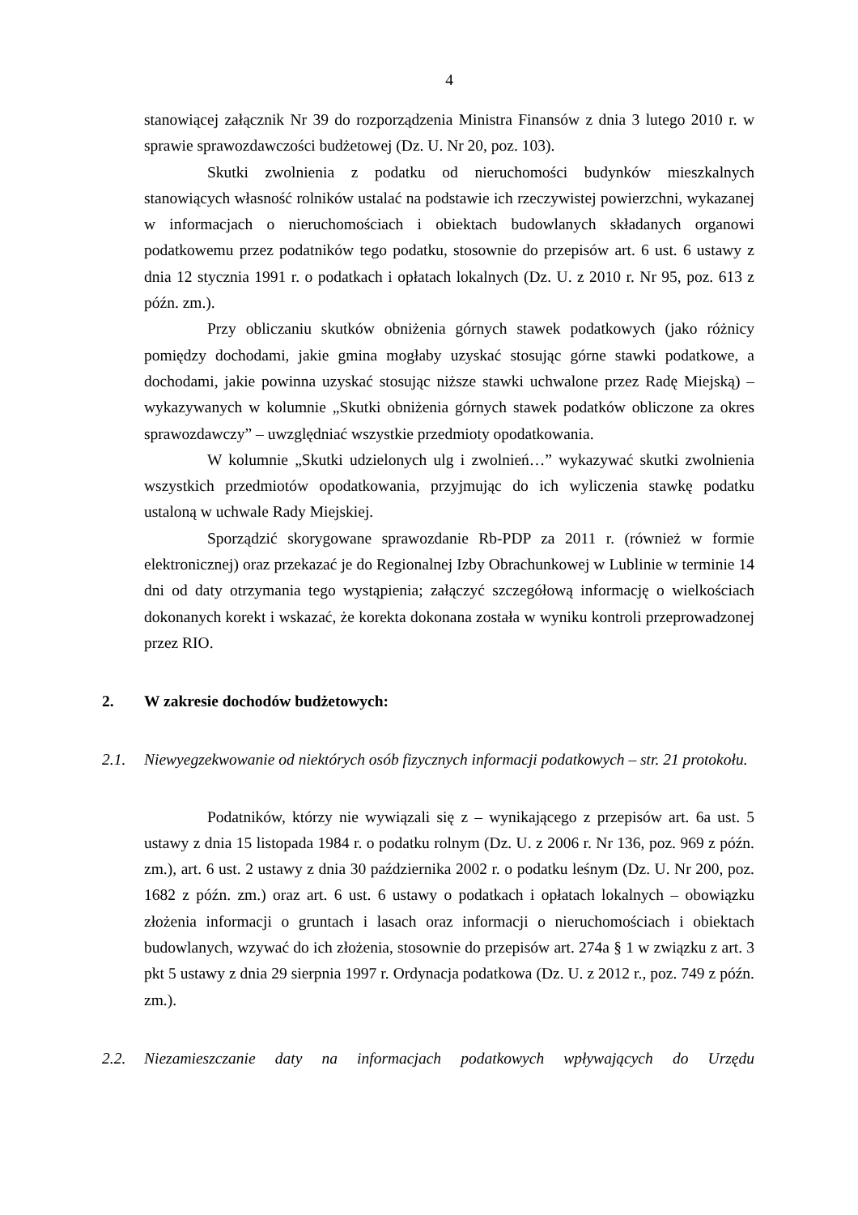4
stanowiącej załącznik Nr 39 do rozporządzenia Ministra Finansów z dnia 3 lutego 2010 r. w sprawie sprawozdawczości budżetowej (Dz. U. Nr 20, poz. 103).
Skutki zwolnienia z podatku od nieruchomości budynków mieszkalnych stanowiących własność rolników ustalać na podstawie ich rzeczywistej powierzchni, wykazanej w informacjach o nieruchomościach i obiektach budowlanych składanych organowi podatkowemu przez podatników tego podatku, stosownie do przepisów art. 6 ust. 6 ustawy z dnia 12 stycznia 1991 r. o podatkach i opłatach lokalnych (Dz. U. z 2010 r. Nr 95, poz. 613 z późn. zm.).
Przy obliczaniu skutków obniżenia górnych stawek podatkowych (jako różnicy pomiędzy dochodami, jakie gmina mogłaby uzyskać stosując górne stawki podatkowe, a dochodami, jakie powinna uzyskać stosując niższe stawki uchwalone przez Radę Miejską) – wykazywanych w kolumnie „Skutki obniżenia górnych stawek podatków obliczone za okres sprawozdawczy” – uwzględniać wszystkie przedmioty opodatkowania.
W kolumnie „Skutki udzielonych ulg i zwolnień…” wykazywać skutki zwolnienia wszystkich przedmiotów opodatkowania, przyjmując do ich wyliczenia stawkę podatku ustaloną w uchwale Rady Miejskiej.
Sporządzić skorygowane sprawozdanie Rb-PDP za 2011 r. (również w formie elektronicznej) oraz przekazać je do Regionalnej Izby Obrachunkowej w Lublinie w terminie 14 dni od daty otrzymania tego wystąpienia; załączyć szczegółową informację o wielkościach dokonanych korekt i wskazać, że korekta dokonana została w wyniku kontroli przeprowadzonej przez RIO.
2. W zakresie dochodów budżetowych:
2.1.
Niewyegzekwowanie od niektórych osób fizycznych informacji podatkowych – str. 21 protokołu.
Podatników, którzy nie wywiązali się z – wynikającego z przepisów art. 6a ust. 5 ustawy z dnia 15 listopada 1984 r. o podatku rolnym (Dz. U. z 2006 r. Nr 136, poz. 969 z późn. zm.), art. 6 ust. 2 ustawy z dnia 30 października 2002 r. o podatku leśnym (Dz. U. Nr 200, poz. 1682 z późn. zm.) oraz art. 6 ust. 6 ustawy o podatkach i opłatach lokalnych – obowiązku złożenia informacji o gruntach i lasach oraz informacji o nieruchomościach i obiektach budowlanych, wzywać do ich złożenia, stosownie do przepisów art. 274a § 1 w związku z art. 3 pkt 5 ustawy z dnia 29 sierpnia 1997 r. Ordynacja podatkowa (Dz. U. z 2012 r., poz. 749 z późn. zm.).
2.2.
Niezamieszczanie daty na informacjach podatkowych wpływających do Urzędu